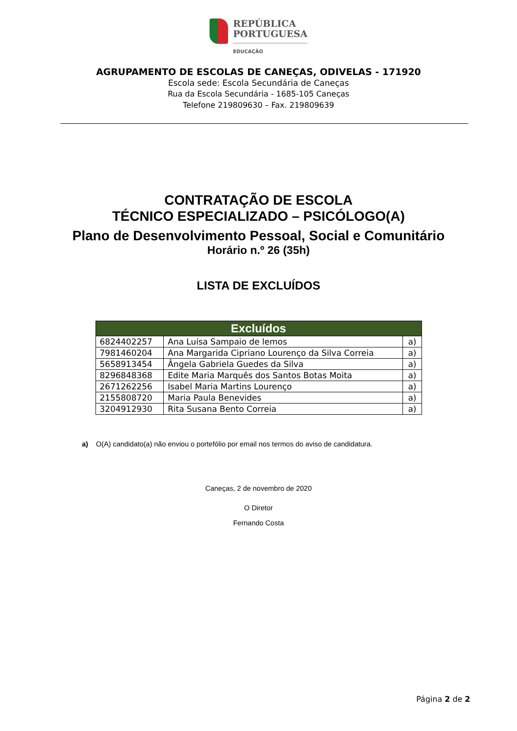REPÚBLICA
PORTUGUESA
EDUCAÇÃO
AGRUPAMENTO DE ESCOLAS DE CANEÇAS, ODIVELAS - 171920
Escola sede: Escola Secundária de Caneças
Rua da Escola Secundária - 1685-105 Caneças
Telefone 219809630 – Fax. 219809639
CONTRATAÇÃO DE ESCOLA
TÉCNICO ESPECIALIZADO – PSICÓLOGO(A)
Plano de Desenvolvimento Pessoal, Social e Comunitário
Horário n.º 26 (35h)
LISTA DE EXCLUÍDOS
| Excluídos | | |
| --- | --- | --- |
| 6824402257 | Ana Luísa Sampaio de lemos | a) |
| 7981460204 | Ana Margarida Cipriano Lourenço da Silva Correia | a) |
| 5658913454 | Ângela Gabriela Guedes da Silva | a) |
| 8296848368 | Edite Maria Marquês dos Santos Botas Moita | a) |
| 2671262256 | Isabel Maria Martins Lourenço | a) |
| 2155808720 | Maria Paula Benevides | a) |
| 3204912930 | Rita Susana Bento Correia | a) |
a) O(A) candidato(a) não enviou o portefólio por email nos termos do aviso de candidatura.
Caneças, 2 de novembro de 2020
O Diretor
Fernando Costa
Página 2 de 2